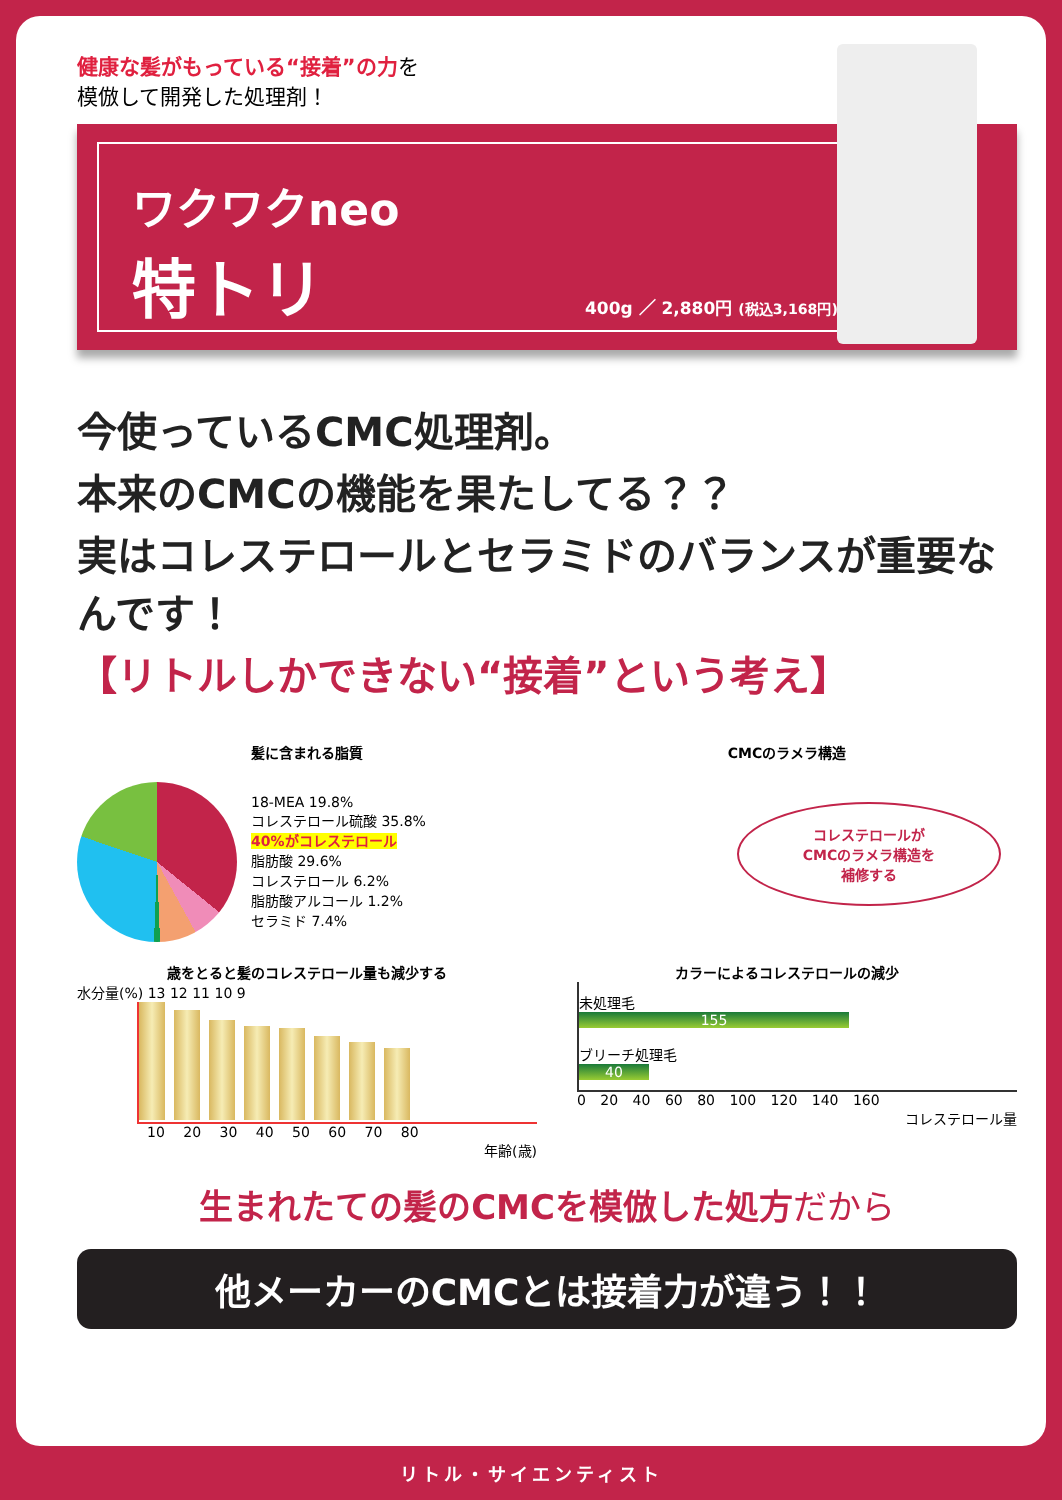健康な髪がもっている“接着”の力を
模倣して開発した処理剤！
ワクワクneo
特トリ
400g ／ 2,880円 (税込3,168円)
今使っているCMC処理剤。
本来のCMCの機能を果たしてる？？
実はコレステロールとセラミドのバランスが重要なんです！
【リトルしかできない“接着”という考え】
髪に含まれる脂質
18-MEA 19.8%
コレステロール硫酸 35.8%
40%がコレステロール
脂肪酸 29.6%
コレステロール 6.2%
脂肪酸アルコール 1.2%
セラミド 7.4%
CMCのラメラ構造
コレステロールが
CMCのラメラ構造を
補修する
歳をとると髪のコレステロール量も減少する
水分量(%) 13 12 11 10 9
10 20 30 40 50 60 70 80
年齢(歳)
カラーによるコレステロールの減少
未処理毛
155
ブリーチ処理毛
40
0 20 40 60 80 100 120 140 160
コレステロール量
生まれたての髪のCMCを模倣した処方だから
他メーカーのCMCとは接着力が違う！！
リトル・サイエンティスト